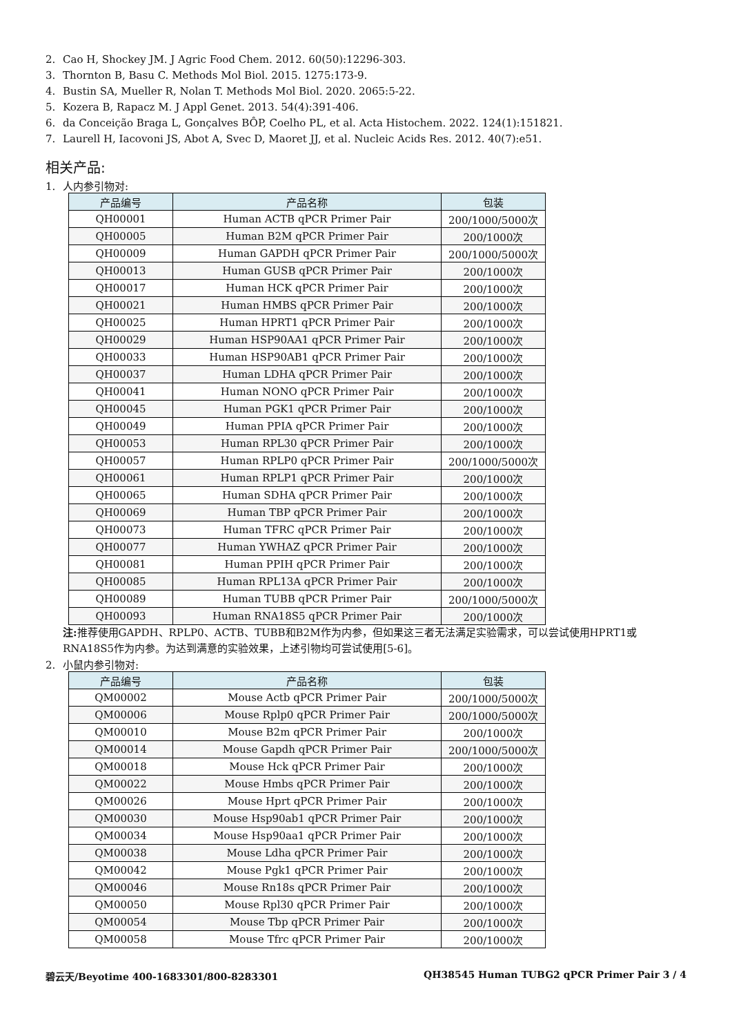2. Cao H, Shockey JM. J Agric Food Chem. 2012. 60(50):12296-303.
3. Thornton B, Basu C. Methods Mol Biol. 2015. 1275:173-9.
4. Bustin SA, Mueller R, Nolan T. Methods Mol Biol. 2020. 2065:5-22.
5. Kozera B, Rapacz M. J Appl Genet. 2013. 54(4):391-406.
6. da Conceição Braga L, Gonçalves BÔP, Coelho PL, et al. Acta Histochem. 2022. 124(1):151821.
7. Laurell H, Iacovoni JS, Abot A, Svec D, Maoret JJ, et al. Nucleic Acids Res. 2012. 40(7):e51.
相关产品:
1. 人内参引物对:
| 产品编号 | 产品名称 | 包装 |
| --- | --- | --- |
| QH00001 | Human ACTB qPCR Primer Pair | 200/1000/5000次 |
| QH00005 | Human B2M qPCR Primer Pair | 200/1000次 |
| QH00009 | Human GAPDH qPCR Primer Pair | 200/1000/5000次 |
| QH00013 | Human GUSB qPCR Primer Pair | 200/1000次 |
| QH00017 | Human HCK qPCR Primer Pair | 200/1000次 |
| QH00021 | Human HMBS qPCR Primer Pair | 200/1000次 |
| QH00025 | Human HPRT1 qPCR Primer Pair | 200/1000次 |
| QH00029 | Human HSP90AA1 qPCR Primer Pair | 200/1000次 |
| QH00033 | Human HSP90AB1 qPCR Primer Pair | 200/1000次 |
| QH00037 | Human LDHA qPCR Primer Pair | 200/1000次 |
| QH00041 | Human NONO qPCR Primer Pair | 200/1000次 |
| QH00045 | Human PGK1 qPCR Primer Pair | 200/1000次 |
| QH00049 | Human PPIA qPCR Primer Pair | 200/1000次 |
| QH00053 | Human RPL30 qPCR Primer Pair | 200/1000次 |
| QH00057 | Human RPLP0 qPCR Primer Pair | 200/1000/5000次 |
| QH00061 | Human RPLP1 qPCR Primer Pair | 200/1000次 |
| QH00065 | Human SDHA qPCR Primer Pair | 200/1000次 |
| QH00069 | Human TBP qPCR Primer Pair | 200/1000次 |
| QH00073 | Human TFRC qPCR Primer Pair | 200/1000次 |
| QH00077 | Human YWHAZ qPCR Primer Pair | 200/1000次 |
| QH00081 | Human PPIH qPCR Primer Pair | 200/1000次 |
| QH00085 | Human RPL13A qPCR Primer Pair | 200/1000次 |
| QH00089 | Human TUBB qPCR Primer Pair | 200/1000/5000次 |
| QH00093 | Human RNA18S5 qPCR Primer Pair | 200/1000次 |
注: 推荐使用GAPDH、RPLP0、ACTB、TUBB和B2M作为内参，但如果这三者无法满足实验需求，可以尝试使用HPRT1或RNA18S5作为内参。为达到满意的实验效果，上述引物均可尝试使用[5-6]。
2. 小鼠内参引物对:
| 产品编号 | 产品名称 | 包装 |
| --- | --- | --- |
| QM00002 | Mouse Actb qPCR Primer Pair | 200/1000/5000次 |
| QM00006 | Mouse Rplp0 qPCR Primer Pair | 200/1000/5000次 |
| QM00010 | Mouse B2m qPCR Primer Pair | 200/1000次 |
| QM00014 | Mouse Gapdh qPCR Primer Pair | 200/1000/5000次 |
| QM00018 | Mouse Hck qPCR Primer Pair | 200/1000次 |
| QM00022 | Mouse Hmbs qPCR Primer Pair | 200/1000次 |
| QM00026 | Mouse Hprt qPCR Primer Pair | 200/1000次 |
| QM00030 | Mouse Hsp90ab1 qPCR Primer Pair | 200/1000次 |
| QM00034 | Mouse Hsp90aa1 qPCR Primer Pair | 200/1000次 |
| QM00038 | Mouse Ldha qPCR Primer Pair | 200/1000次 |
| QM00042 | Mouse Pgk1 qPCR Primer Pair | 200/1000次 |
| QM00046 | Mouse Rn18s qPCR Primer Pair | 200/1000次 |
| QM00050 | Mouse Rpl30 qPCR Primer Pair | 200/1000次 |
| QM00054 | Mouse Tbp qPCR Primer Pair | 200/1000次 |
| QM00058 | Mouse Tfrc qPCR Primer Pair | 200/1000次 |
碧云天/Beyotime 400-1683301/800-8283301 QH38545 Human TUBG2 qPCR Primer Pair 3 / 4